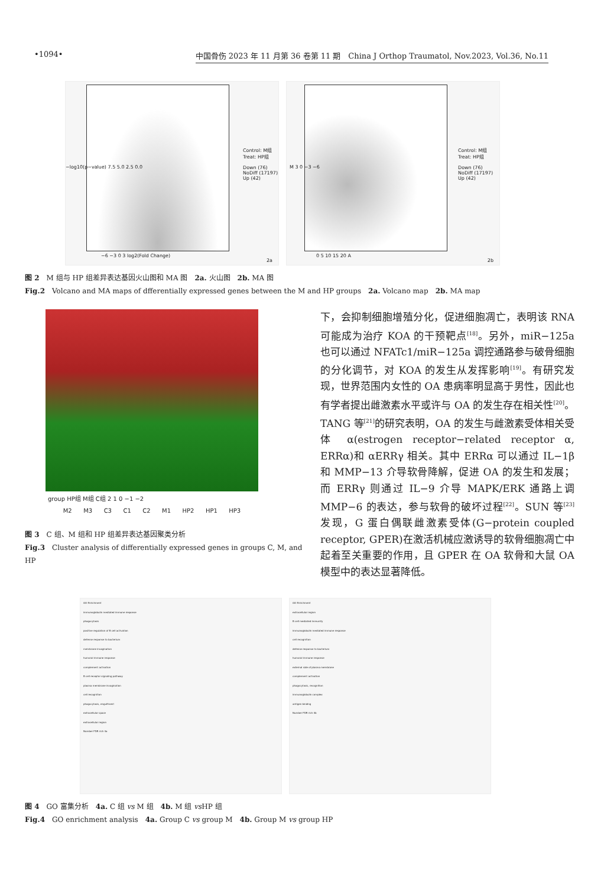•1094• 中国骨伤 2023 年 11 月第 36 卷第 11 期　China J Orthop Traumatol, Nov.2023, Vol.36, No.11
−log10(p−value) 7.5 5.0 2.5 0.0
Control: M组
Treat: HP组
Down (76)
NoDiff (17197)
Up (42)
−6 −3 0 3 log2(Fold Change)
2a
M 3 0 −3 −6
Control: M组
Treat: HP组
Down (76)
NoDiff (17197)
Up (42)
0 5 10 15 20 A
2b
图 2　M 组与 HP 组差异表达基因火山图和 MA 图　2a. 火山图　2b. MA 图
Fig.2　Volcano and MA maps of dfferentially expressed genes between the M and HP groups　2a. Volcano map　2b. MA map
group HP组 M组 C组 2 1 0 −1 −2
M2 M3 C3 C1 C2 M1 HP2 HP1 HP3
图 3　C 组、M 组和 HP 组差异表达基因聚类分析
Fig.3　Cluster analysis of differentially expressed genes in groups C, M, and HP
下，会抑制细胞增殖分化，促进细胞凋亡，表明该 RNA 可能成为治疗 KOA 的干预靶点<sup>[18]</sup>。另外，miR−125a 也可以通过 NFATc1/miR−125a 调控通路参与破骨细胞的分化调节，对 KOA 的发生从发挥影响<sup>[19]</sup>。有研究发现，世界范围内女性的 OA 患病率明显高于男性，因此也有学者提出雌激素水平或许与 OA 的发生存在相关性<sup>[20]</sup>。TANG 等<sup>[21]</sup>的研究表明，OA 的发生与雌激素受体相关受体 α(estrogen receptor−related receptor α, ERRα)和 αERRγ 相关。其中 ERRα 可以通过 IL−1β 和 MMP−13 介导软骨降解，促进 OA 的发生和发展；而 ERRγ 则通过 IL−9 介导 MAPK/ERK 通路上调 MMP−6 的表达，参与软骨的破坏过程<sup>[22]</sup>。SUN 等<sup>[23]</sup>发现，G 蛋白偶联雌激素受体(G−protein coupled receptor, GPER)在激活机械应激诱导的软骨细胞凋亡中起着至关重要的作用，且 GPER 在 OA 软骨和大鼠 OA 模型中的表达显著降低。
GO Enrichment
immunoglobulin mediated immune response
phagocytosis
positive regulation of B cell activation
defense response to bacterium
membrane invagination
humoral immune response
complement activation
B cell receptor signaling pathway
plasma membrane invagination
cell recognition
phagocytosis, engulfment
extracellular space
extracellular region
Number FDR rich 4a
GO Enrichment
extracellular region
B cell mediated immunity
immunoglobulin mediated immune response
cell recognition
defense response to bacterium
humoral immune response
external side of plasma membrane
complement activation
phagocytosis, recognition
immunoglobulin complex
antigen binding
Number FDR rich 4b
图 4　GO 富集分析　4a. C 组 vs M 组　4b. M 组 vs HP 组
Fig.4　GO enrichment analysis　4a. Group C vs group M　4b. Group M vs group HP